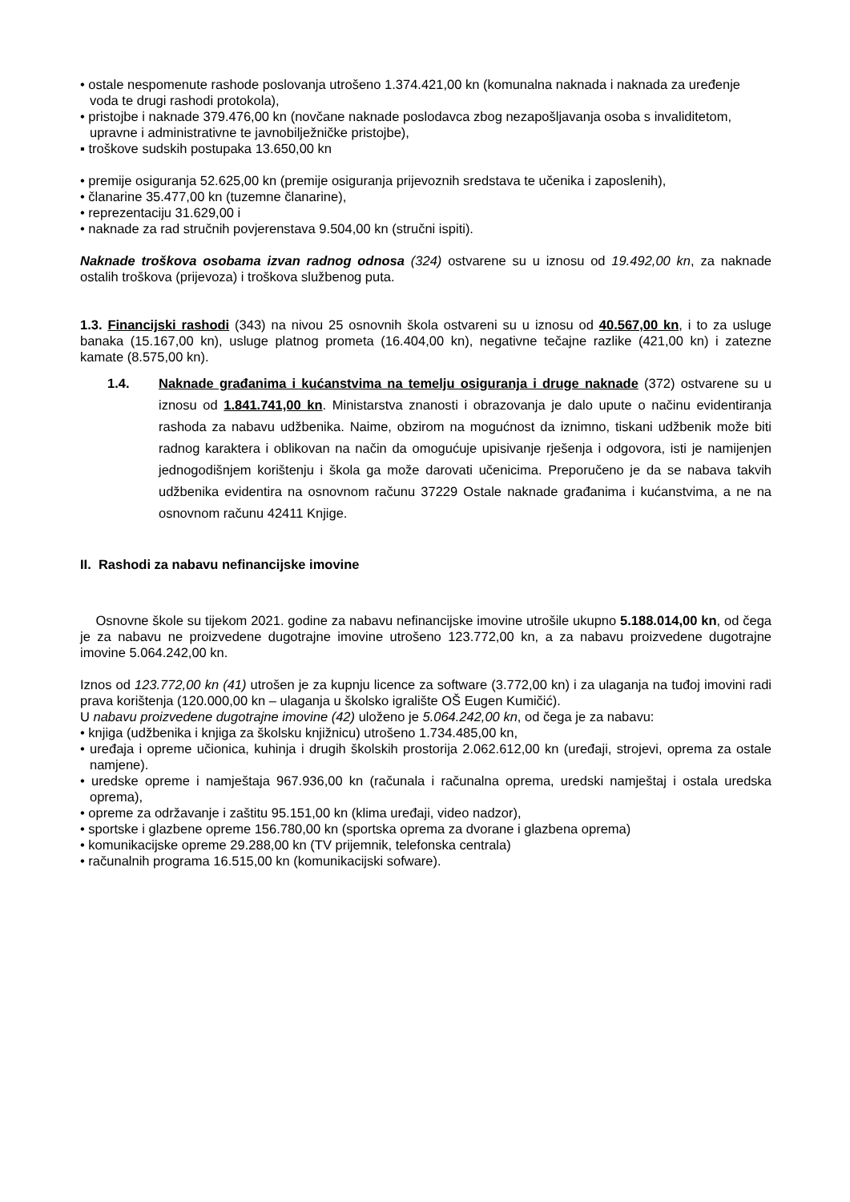• ostale nespomenute rashode poslovanja utrošeno 1.374.421,00 kn (komunalna naknada i naknada za uređenje voda te drugi rashodi protokola),
• pristojbe i naknade 379.476,00 kn (novčane naknade poslodavca zbog nezapošljavanja osoba s invaliditetom, upravne i administrativne te javnobilježničke pristojbe),
▪ troškove sudskih postupaka 13.650,00 kn
• premije osiguranja 52.625,00 kn (premije osiguranja prijevoznih sredstava te učenika i zaposlenih),
• članarine 35.477,00 kn (tuzemne članarine),
• reprezentaciju 31.629,00 i
• naknade za rad stručnih povjerenstava 9.504,00 kn (stručni ispiti).
Naknade troškova osobama izvan radnog odnosa (324) ostvarene su u iznosu od 19.492,00 kn, za naknade ostalih troškova (prijevoza) i troškova službenog puta.
1.3. Financijski rashodi (343) na nivou 25 osnovnih škola ostvareni su u iznosu od 40.567,00 kn, i to za usluge banaka (15.167,00 kn), usluge platnog prometa (16.404,00 kn), negativne tečajne razlike (421,00 kn) i zatezne kamate (8.575,00 kn).
1.4. Naknade građanima i kućanstvima na temelju osiguranja i druge naknade (372) ostvarene su u iznosu od 1.841.741,00 kn. Ministarstva znanosti i obrazovanja je dalo upute o načinu evidentiranja rashoda za nabavu udžbenika. Naime, obzirom na mogućnost da iznimno, tiskani udžbenik može biti radnog karaktera i oblikovan na način da omogućuje upisivanje rješenja i odgovora, isti je namijenjen jednogodišnjem korištenju i škola ga može darovati učenicima. Preporučeno je da se nabava takvih udžbenika evidentira na osnovnom računu 37229 Ostale naknade građanima i kućanstvima, a ne na osnovnom računu 42411 Knjige.
II. Rashodi za nabavu nefinancijske imovine
Osnovne škole su tijekom 2021. godine za nabavu nefinancijske imovine utrošile ukupno 5.188.014,00 kn, od čega je za nabavu ne proizvedene dugotrajne imovine utrošeno 123.772,00 kn, a za nabavu proizvedene dugotrajne imovine 5.064.242,00 kn.
Iznos od 123.772,00 kn (41) utrošen je za kupnju licence za software (3.772,00 kn) i za ulaganja na tuđoj imovini radi prava korištenja (120.000,00 kn – ulaganja u školsko igralište OŠ Eugen Kumičić).
U nabavu proizvedene dugotrajne imovine (42) uloženo je 5.064.242,00 kn, od čega je za nabavu:
• knjiga (udžbenika i knjiga za školsku knjižnicu) utrošeno 1.734.485,00 kn,
• uređaja i opreme učionica, kuhinja i drugih školskih prostorija 2.062.612,00 kn (uređaji, strojevi, oprema za ostale namjene).
• uredske opreme i namještaja 967.936,00 kn (računala i računalna oprema, uredski namještaj i ostala uredska oprema),
• opreme za održavanje i zaštitu 95.151,00 kn (klima uređaji, video nadzor),
• sportske i glazbene opreme 156.780,00 kn (sportska oprema za dvorane i glazbena oprema)
• komunikacijske opreme 29.288,00 kn (TV prijemnik, telefonska centrala)
• računalnih programa 16.515,00 kn (komunikacijski sofware).